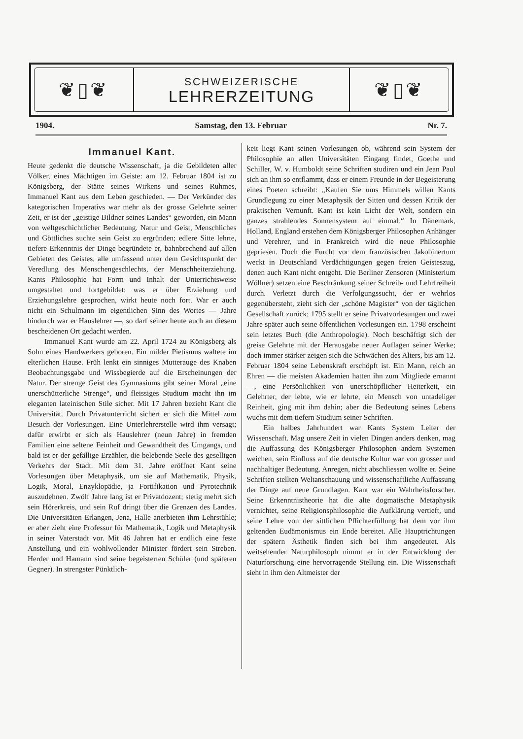❦▯❦
SCHWEIZERISCHE
LEHRERZEITUNG
❦▯❦
1904. Samstag, den 13. Februar Nr. 7.
Immanuel Kant.
Heute gedenkt die deutsche Wissenschaft, ja die Gebildeten aller Völker, eines Mächtigen im Geiste: am 12. Februar 1804 ist zu Königsberg, der Stätte seines Wirkens und seines Ruhmes, Immanuel Kant aus dem Leben geschieden. — Der Verkünder des kategorischen Imperativs war mehr als der grosse Gelehrte seiner Zeit, er ist der „geistige Bildner seines Landes“ geworden, ein Mann von weltgeschichtlicher Bedeutung. Natur und Geist, Menschliches und Göttliches suchte sein Geist zu ergründen; edlere Sitte lehrte, tiefere Erkenntnis der Dinge begründete er, bahnbrechend auf allen Gebieten des Geistes, alle umfassend unter dem Gesichtspunkt der Veredlung des Menschengeschlechts, der Menschheiterziehung. Kants Philosophie hat Form und Inhalt der Unterrichtsweise umgestaltet und fortgebildet; was er über Erziehung und Erziehungslehre gesprochen, wirkt heute noch fort. War er auch nicht ein Schulmann im eigentlichen Sinn des Wortes — Jahre hindurch war er Hauslehrer —, so darf seiner heute auch an diesem bescheidenen Ort gedacht werden.
Immanuel Kant wurde am 22. April 1724 zu Königsberg als Sohn eines Handwerkers geboren. Ein milder Pietismus waltete im elterlichen Hause. Früh lenkt ein sinniges Mutterauge des Knaben Beobachtungsgabe und Wissbegierde auf die Erscheinungen der Natur. Der strenge Geist des Gymnasiums gibt seiner Moral „eine unerschütterliche Strenge“, und fleissiges Studium macht ihn im eleganten lateinischen Stile sicher. Mit 17 Jahren bezieht Kant die Universität. Durch Privatunterricht sichert er sich die Mittel zum Besuch der Vorlesungen. Eine Unterlehrerstelle wird ihm versagt; dafür erwirbt er sich als Hauslehrer (neun Jahre) in fremden Familien eine seltene Feinheit und Gewandtheit des Umgangs, und bald ist er der gefällige Erzähler, die belebende Seele des geselligen Verkehrs der Stadt. Mit dem 31. Jahre eröffnet Kant seine Vorlesungen über Metaphysik, um sie auf Mathematik, Physik, Logik, Moral, Enzyklopädie, ja Fortifikation und Pyrotechnik auszudehnen. Zwölf Jahre lang ist er Privatdozent; stetig mehrt sich sein Hörerkreis, und sein Ruf dringt über die Grenzen des Landes. Die Universitäten Erlangen, Jena, Halle anerbieten ihm Lehrstühle; er aber zieht eine Professur für Mathematik, Logik und Metaphysik in seiner Vaterstadt vor. Mit 46 Jahren hat er endlich eine feste Anstellung und ein wohlwollender Minister fördert sein Streben. Herder und Hamann sind seine begeisterten Schüler (und späteren Gegner). In strengster Pünktlich-
keit liegt Kant seinen Vorlesungen ob, während sein System der Philosophie an allen Universitäten Eingang findet, Goethe und Schiller, W. v. Humboldt seine Schriften studiren und ein Jean Paul sich an ihm so entflammt, dass er einem Freunde in der Begeisterung eines Poeten schreibt: „Kaufen Sie ums Himmels willen Kants Grundlegung zu einer Metaphysik der Sitten und dessen Kritik der praktischen Vernunft. Kant ist kein Licht der Welt, sondern ein ganzes strahlendes Sonnensystem auf einmal.“ In Dänemark, Holland, England erstehen dem Königsberger Philosophen Anhänger und Verehrer, und in Frankreich wird die neue Philosophie gepriesen. Doch die Furcht vor dem französischen Jakobinertum weckt in Deutschland Verdächtigungen gegen freien Geisteszug, denen auch Kant nicht entgeht. Die Berliner Zensoren (Ministerium Wöllner) setzen eine Beschränkung seiner Schreib- und Lehrfreiheit durch. Verletzt durch die Verfolgungssucht, der er wehrlos gegenübersteht, zieht sich der „schöne Magister“ von der täglichen Gesellschaft zurück; 1795 stellt er seine Privatvorlesungen und zwei Jahre später auch seine öffentlichen Vorlesungen ein. 1798 erscheint sein letztes Buch (die Anthropologie). Noch beschäftigt sich der greise Gelehrte mit der Herausgabe neuer Auflagen seiner Werke; doch immer stärker zeigen sich die Schwächen des Alters, bis am 12. Februar 1804 seine Lebenskraft erschöpft ist. Ein Mann, reich an Ehren — die meisten Akademien hatten ihn zum Mitgliede ernannt —, eine Persönlichkeit von unerschöpflicher Heiterkeit, ein Gelehrter, der lebte, wie er lehrte, ein Mensch von untadeliger Reinheit, ging mit ihm dahin; aber die Bedeutung seines Lebens wuchs mit dem tiefern Studium seiner Schriften.
Ein halbes Jahrhundert war Kants System Leiter der Wissenschaft. Mag unsere Zeit in vielen Dingen anders denken, mag die Auffassung des Königsberger Philosophen andern Systemen weichen, sein Einfluss auf die deutsche Kultur war von grosser und nachhaltiger Bedeutung. Anregen, nicht abschliessen wollte er. Seine Schriften stellten Weltanschauung und wissenschaftliche Auffassung der Dinge auf neue Grundlagen. Kant war ein Wahrheitsforscher. Seine Erkenntnistheorie hat die alte dogmatische Metaphysik vernichtet, seine Religionsphilosophie die Aufklärung vertieft, und seine Lehre von der sittlichen Pflichterfüllung hat dem vor ihm geltenden Eudämonismus ein Ende bereitet. Alle Hauptrichtungen der spätern Ästhetik finden sich bei ihm angedeutet. Als weitsehender Naturphilosoph nimmt er in der Entwicklung der Naturforschung eine hervorragende Stellung ein. Die Wissenschaft sieht in ihm den Altmeister der